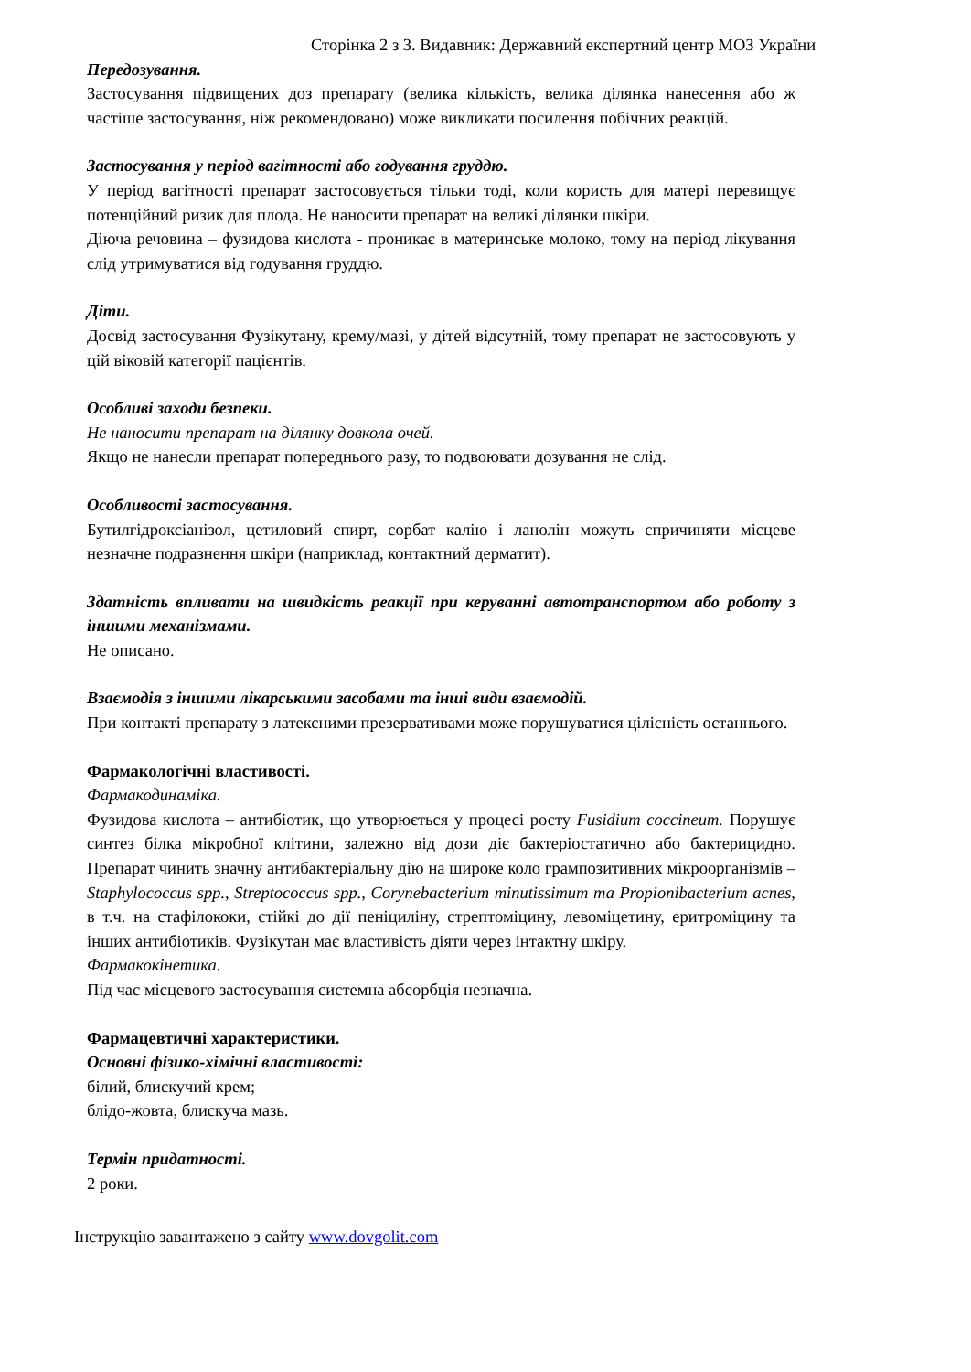Сторінка 2 з 3. Видавник: Державний експертний центр МОЗ України
Передозування.
Застосування підвищених доз препарату (велика кількість, велика ділянка нанесення або ж частіше застосування, ніж рекомендовано) може викликати посилення побічних реакцій.
Застосування у період вагітності або годування груддю.
У період вагітності препарат застосовується тільки тоді, коли користь для матері перевищує потенційний ризик для плода. Не наносити препарат на великі ділянки шкіри.
Діюча речовина – фузидова кислота - проникає в материнське молоко, тому на період лікування слід утримуватися від годування груддю.
Діти.
Досвід застосування Фузікутану, крему/мазі, у дітей відсутній, тому препарат не застосовують у цій віковій категорії пацієнтів.
Особливі заходи безпеки.
Не наносити препарат на ділянку довкола очей.
Якщо не нанесли препарат попереднього разу, то подвоювати дозування не слід.
Особливості застосування.
Бутилгідроксіанізол, цетиловий спирт, сорбат калію і ланолін можуть спричиняти місцеве незначне подразнення шкіри (наприклад, контактний дерматит).
Здатність впливати на швидкість реакції при керуванні автотранспортом або роботу з іншими механізмами.
Не описано.
Взаємодія з іншими лікарськими засобами та інші види взаємодій.
При контакті препарату з латексними презервативами може порушуватися цілісність останнього.
Фармакологічні властивості.
Фармакодинаміка.
Фузидова кислота – антибіотик, що утворюється у процесі росту Fusidium coccineum. Порушує синтез білка мікробної клітини, залежно від дози діє бактеріостатично або бактерицидно. Препарат чинить значну антибактеріальну дію на широке коло грампозитивних мікроорганізмів – Staphylococcus spp., Streptococcus spp., Corynebacterium minutissimum та Propionibacterium acnes, в т.ч. на стафілококи, стійкі до дії пеніциліну, стрептоміцину, левоміцетину, еритроміцину та інших антибіотиків. Фузікутан має властивість діяти через інтактну шкіру.
Фармакокінетика.
Під час місцевого застосування системна абсорбція незначна.
Фармацевтичні характеристики.
Основні фізико-хімічні властивості:
білий, блискучий крем;
блідо-жовта, блискуча мазь.
Термін придатності.
2 роки.
Інструкцію завантажено з сайту www.dovgolit.com